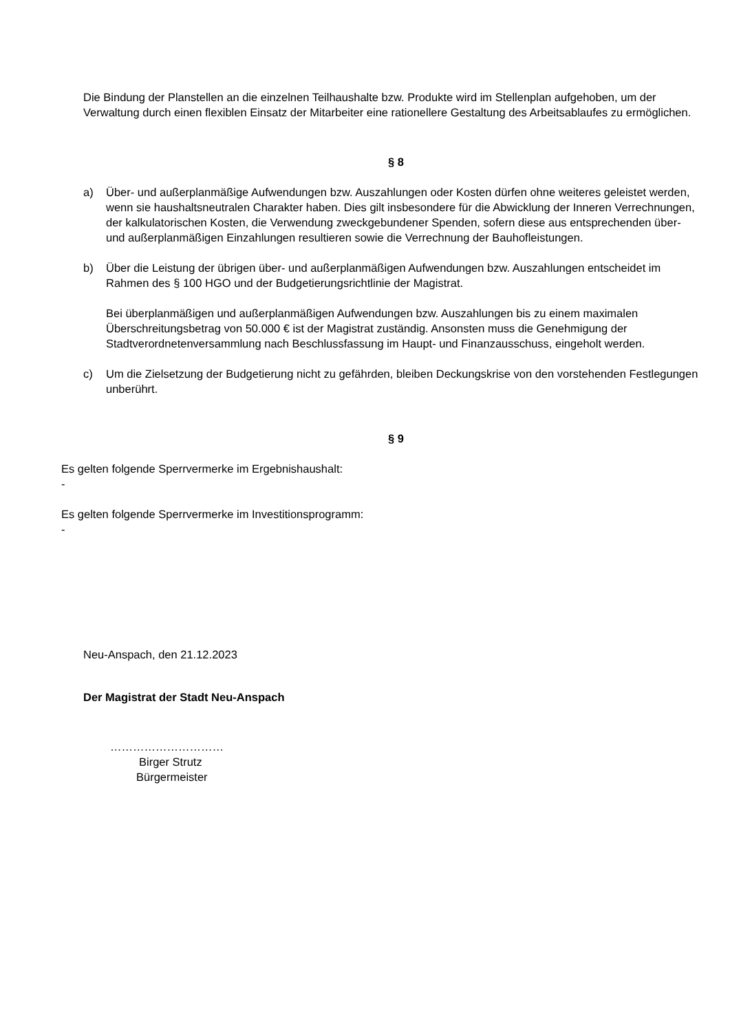Die Bindung der Planstellen an die einzelnen Teilhaushalte bzw. Produkte wird im Stellenplan aufgehoben, um der Verwaltung durch einen flexiblen Einsatz der Mitarbeiter eine rationellere Gestaltung des Arbeitsablaufes zu ermöglichen.
§ 8
a) Über- und außerplanmäßige Aufwendungen bzw. Auszahlungen oder Kosten dürfen ohne weiteres geleistet werden, wenn sie haushaltsneutralen Charakter haben. Dies gilt insbesondere für die Abwicklung der Inneren Verrechnungen, der kalkulatorischen Kosten, die Verwendung zweckgebundener Spenden, sofern diese aus entsprechenden über- und außerplanmäßigen Einzahlungen resultieren sowie die Verrechnung der Bauhofleistungen.
b) Über die Leistung der übrigen über- und außerplanmäßigen Aufwendungen bzw. Auszahlungen entscheidet im Rahmen des § 100 HGO und der Budgetierungsrichtlinie der Magistrat.
Bei überplanmäßigen und außerplanmäßigen Aufwendungen bzw. Auszahlungen bis zu einem maximalen Überschreitungsbetrag von 50.000 € ist der Magistrat zuständig. Ansonsten muss die Genehmigung der Stadtverordnetenversammlung nach Beschlussfassung im Haupt- und Finanzausschuss, eingeholt werden.
c) Um die Zielsetzung der Budgetierung nicht zu gefährden, bleiben Deckungskrise von den vorstehenden Festlegungen unberührt.
§ 9
Es gelten folgende Sperrvermerke im Ergebnishaushalt:
-
Es gelten folgende Sperrvermerke im Investitionsprogramm:
-
Neu-Anspach, den 21.12.2023
Der Magistrat der Stadt Neu-Anspach
…………………………
Birger Strutz
Bürgermeister